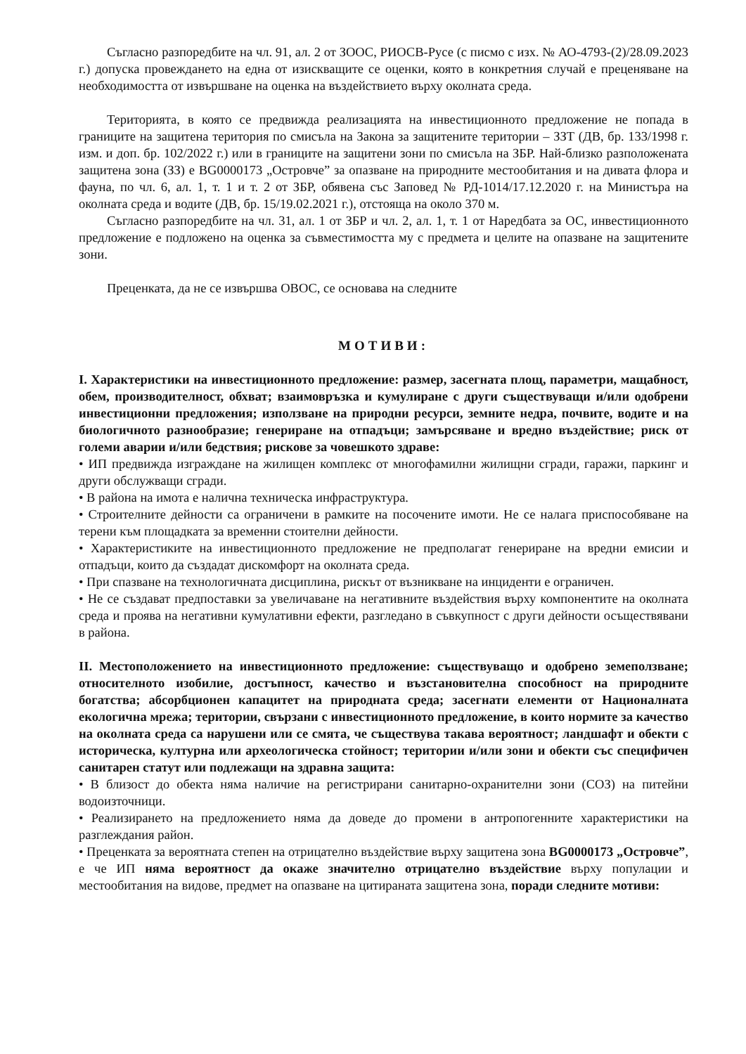Съгласно разпоредбите на чл. 91, ал. 2 от ЗООС, РИОСВ-Русе (с писмо с изх. № АО-4793-(2)/28.09.2023 г.) допуска провеждането на една от изискващите се оценки, която в конкретния случай е преценяване на необходимостта от извършване на оценка на въздействието върху околната среда.
Територията, в която се предвижда реализацията на инвестиционното предложение не попада в границите на защитена територия по смисъла на Закона за защитените територии – ЗЗТ (ДВ, бр. 133/1998 г. изм. и доп. бр. 102/2022 г.) или в границите на защитени зони по смисъла на ЗБР. Най-близко разположената защитена зона (ЗЗ) е BG0000173 „Островче” за опазване на природните местообитания и на дивата флора и фауна, по чл. 6, ал. 1, т. 1 и т. 2 от ЗБР, обявена със Заповед № РД-1014/17.12.2020 г. на Министъра на околната среда и водите (ДВ, бр. 15/19.02.2021 г.), отстояща на около 370 м.
Съгласно разпоредбите на чл. 31, ал. 1 от ЗБР и чл. 2, ал. 1, т. 1 от Наредбата за ОС, инвестиционното предложение е подложено на оценка за съвместимостта му с предмета и целите на опазване на защитените зони.
Преценката, да не се извършва ОВОС, се основава на следните
МОТИВИ:
I. Характеристики на инвестиционното предложение: размер, засегната площ, параметри, мащабност, обем, производителност, обхват; взаимовръзка и кумулиране с други съществуващи и/или одобрени инвестиционни предложения; използване на природни ресурси, земните недра, почвите, водите и на биологичното разнообразие; генериране на отпадъци; замърсяване и вредно въздействие; риск от големи аварии и/или бедствия; рискове за човешкото здраве:
• ИП предвижда изграждане на жилищен комплекс от многофамилни жилищни сгради, гаражи, паркинг и други обслужващи сгради.
• В района на имота е налична техническа инфраструктура.
• Строителните дейности са ограничени в рамките на посочените имоти. Не се налага приспособяване на терени към площадката за временни стоителни дейности.
• Характеристиките на инвестиционното предложение не предполагат генериране на вредни емисии и отпадъци, които да създадат дискомфорт на околната среда.
• При спазване на технологичната дисциплина, рискът от възникване на инциденти е ограничен.
• Не се създават предпоставки за увеличаване на негативните въздействия върху компонентите на околната среда и проява на негативни кумулативни ефекти, разгледано в съвкупност с други дейности осъществявани в района.
II. Местоположението на инвестиционното предложение: съществуващо и одобрено земеползване; относителното изобилие, достъпност, качество и възстановителна способност на природните богатства; абсорбционен капацитет на природната среда; засегнати елементи от Националната екологична мрежа; територии, свързани с инвестиционното предложение, в които нормите за качество на околната среда са нарушени или се смята, че съществува такава вероятност; ландшафт и обекти с историческа, културна или археологическа стойност; територии и/или зони и обекти със специфичен санитарен статут или подлежащи на здравна защита:
• В близост до обекта няма наличие на регистрирани санитарно-охранителни зони (СОЗ) на питейни водоизточници.
• Реализирането на предложението няма да доведе до промени в антропогенните характеристики на разглеждания район.
• Преценката за вероятната степен на отрицателно въздействие върху защитена зона BG0000173 „Островче”, е че ИП няма вероятност да окаже значително отрицателно въздействие върху популации и местообитания на видове, предмет на опазване на цитираната защитена зона, поради следните мотиви: